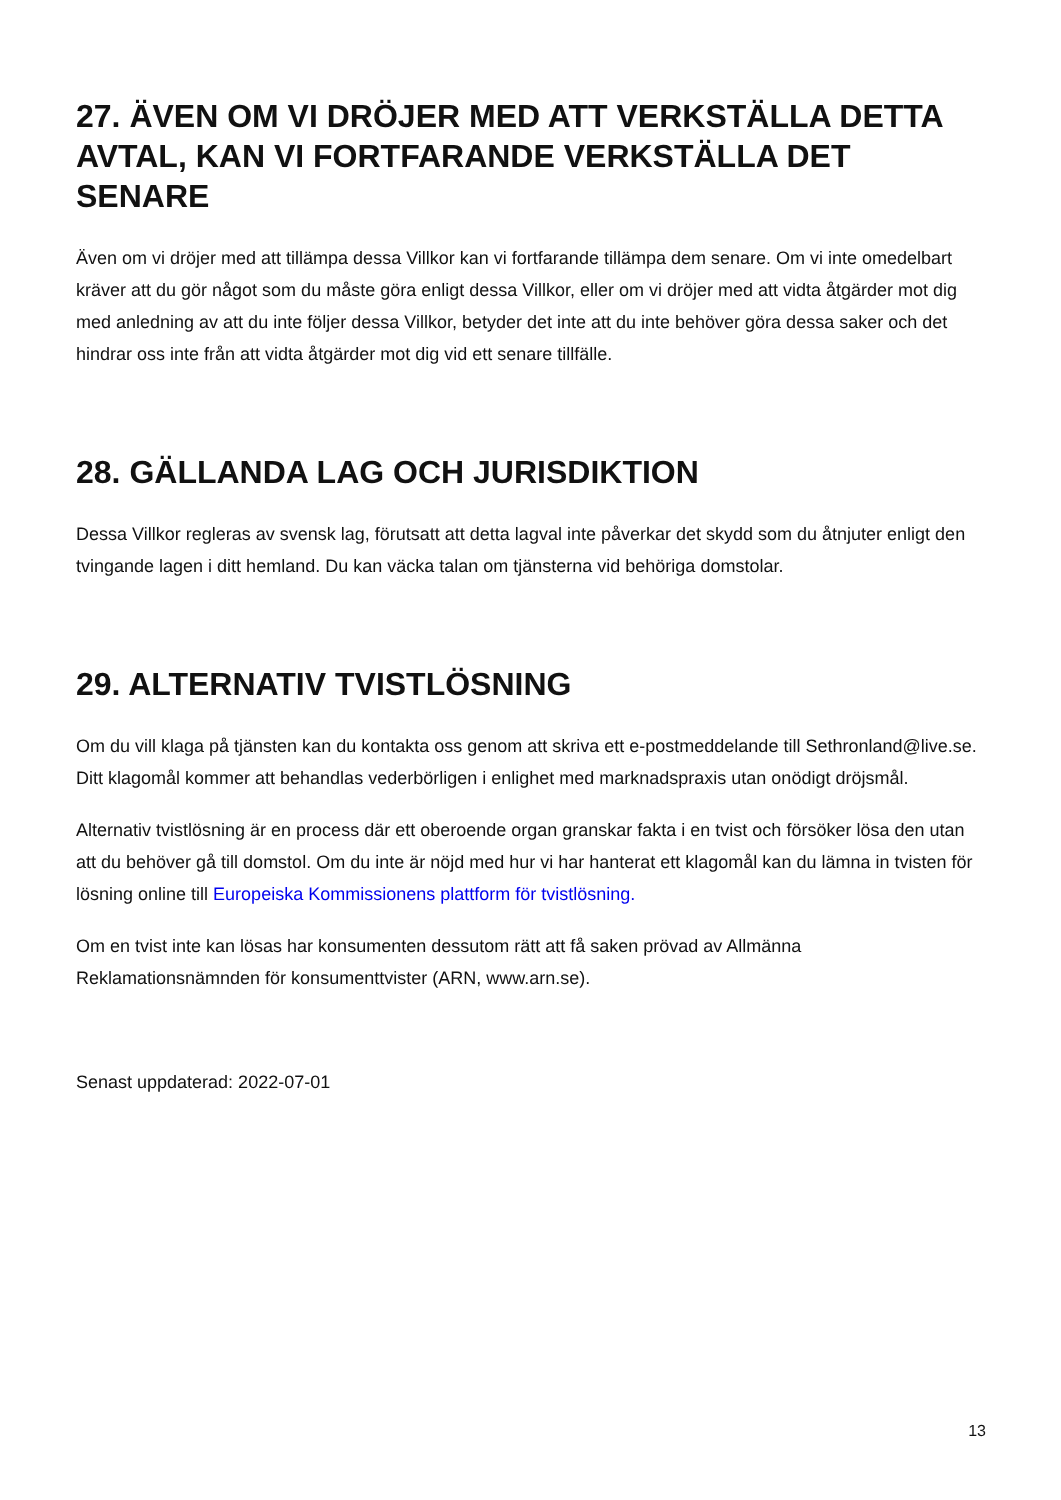27. ÄVEN OM VI DRÖJER MED ATT VERKSTÄLLA DETTA AVTAL, KAN VI FORTFARANDE VERKSTÄLLA DET SENARE
Även om vi dröjer med att tillämpa dessa Villkor kan vi fortfarande tillämpa dem senare. Om vi inte omedelbart kräver att du gör något som du måste göra enligt dessa Villkor, eller om vi dröjer med att vidta åtgärder mot dig med anledning av att du inte följer dessa Villkor, betyder det inte att du inte behöver göra dessa saker och det hindrar oss inte från att vidta åtgärder mot dig vid ett senare tillfälle.
28. GÄLLANDA LAG OCH JURISDIKTION
Dessa Villkor regleras av svensk lag, förutsatt att detta lagval inte påverkar det skydd som du åtnjuter enligt den tvingande lagen i ditt hemland. Du kan väcka talan om tjänsterna vid behöriga domstolar.
29. ALTERNATIV TVISTLÖSNING
Om du vill klaga på tjänsten kan du kontakta oss genom att skriva ett e-postmeddelande till Sethronland@live.se. Ditt klagomål kommer att behandlas vederbörligen i enlighet med marknadspraxis utan onödigt dröjsmål.
Alternativ tvistlösning är en process där ett oberoende organ granskar fakta i en tvist och försöker lösa den utan att du behöver gå till domstol. Om du inte är nöjd med hur vi har hanterat ett klagomål kan du lämna in tvisten för lösning online till Europeiska Kommissionens plattform för tvistlösning.
Om en tvist inte kan lösas har konsumenten dessutom rätt att få saken prövad av Allmänna Reklamationsnämnden för konsumenttvister (ARN, www.arn.se).
Senast uppdaterad: 2022-07-01
13